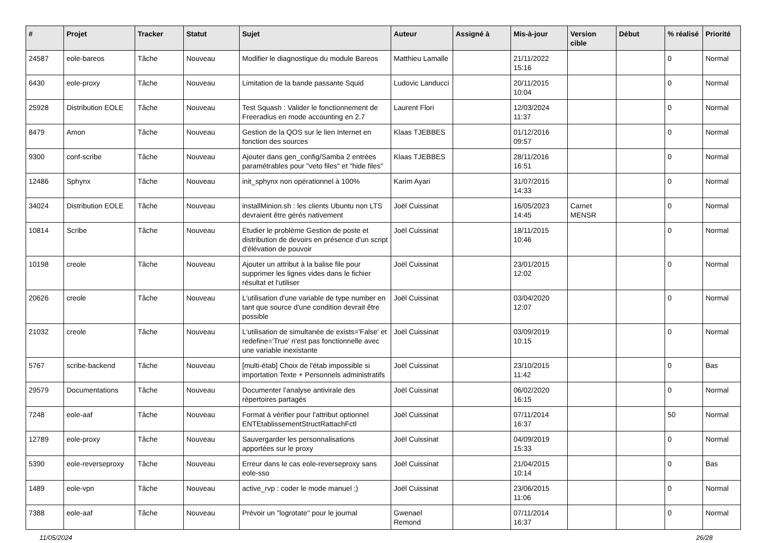| # | Projet | Tracker | Statut | Sujet | Auteur | Assigné à | Mis-à-jour | Version cible | Début | % réalisé | Priorité |
| --- | --- | --- | --- | --- | --- | --- | --- | --- | --- | --- | --- |
| 24587 | eole-bareos | Tâche | Nouveau | Modifier le diagnostique du module Bareos | Matthieu Lamalle | | 21/11/2022 15:16 | | | 0 | Normal |
| 6430 | eole-proxy | Tâche | Nouveau | Limitation de la bande passante Squid | Ludovic Landucci | | 20/11/2015 10:04 | | | 0 | Normal |
| 25928 | Distribution EOLE | Tâche | Nouveau | Test Squash : Valider le fonctionnement de Freeradius en mode accounting en 2.7 | Laurent Flori | | 12/03/2024 11:37 | | | 0 | Normal |
| 8479 | Amon | Tâche | Nouveau | Gestion de la QOS sur le lien Internet en fonction des sources | Klaas TJEBBES | | 01/12/2016 09:57 | | | 0 | Normal |
| 9300 | conf-scribe | Tâche | Nouveau | Ajouter dans gen_config/Samba 2 entrées paramétrables pour "veto files" et "hide files" | Klaas TJEBBES | | 28/11/2016 16:51 | | | 0 | Normal |
| 12486 | Sphynx | Tâche | Nouveau | init_sphynx non opérationnel à 100% | Karim Ayari | | 31/07/2015 14:33 | | | 0 | Normal |
| 34024 | Distribution EOLE | Tâche | Nouveau | installMinion.sh : les clients Ubuntu non LTS devraient être gérés nativement | Joël Cuissinat | | 16/05/2023 14:45 | Carnet MENSR | | 0 | Normal |
| 10814 | Scribe | Tâche | Nouveau | Etudier le problème Gestion de poste et distribution de devoirs en présence d'un script d'élévation de pouvoir | Joël Cuissinat | | 18/11/2015 10:46 | | | 0 | Normal |
| 10198 | creole | Tâche | Nouveau | Ajouter un attribut à la balise file pour supprimer les lignes vides dans le fichier résultat et l'utiliser | Joël Cuissinat | | 23/01/2015 12:02 | | | 0 | Normal |
| 20626 | creole | Tâche | Nouveau | L'utilisation d'une variable de type number en tant que source d'une condition devrait être possible | Joël Cuissinat | | 03/04/2020 12:07 | | | 0 | Normal |
| 21032 | creole | Tâche | Nouveau | L'utilisation de simultanée de exists='False' et redefine='True' n'est pas fonctionnelle avec une variable inexistante | Joël Cuissinat | | 03/09/2019 10:15 | | | 0 | Normal |
| 5767 | scribe-backend | Tâche | Nouveau | [multi-étab] Choix de l'étab impossible si importation Texte + Personnels administratifs | Joël Cuissinat | | 23/10/2015 11:42 | | | 0 | Bas |
| 29579 | Documentations | Tâche | Nouveau | Documenter l’analyse antivirale des répertoires partagés | Joël Cuissinat | | 06/02/2020 16:15 | | | 0 | Normal |
| 7248 | eole-aaf | Tâche | Nouveau | Format à vérifier pour l'attribut optionnel ENTEtablissementStructRattachFctl | Joël Cuissinat | | 07/11/2014 16:37 | | | 50 | Normal |
| 12789 | eole-proxy | Tâche | Nouveau | Sauvergarder les personnalisations apportées sur le proxy | Joël Cuissinat | | 04/09/2019 15:33 | | | 0 | Normal |
| 5390 | eole-reverseproxy | Tâche | Nouveau | Erreur dans le cas eole-reverseproxy sans eole-sso | Joël Cuissinat | | 21/04/2015 10:14 | | | 0 | Bas |
| 1489 | eole-vpn | Tâche | Nouveau | active_rvp : coder le mode manuel ;) | Joël Cuissinat | | 23/06/2015 11:06 | | | 0 | Normal |
| 7388 | eole-aaf | Tâche | Nouveau | Prévoir un "logrotate" pour le journal | Gwenael Remond | | 07/11/2014 16:37 | | | 0 | Normal |
11/05/2024 26/28